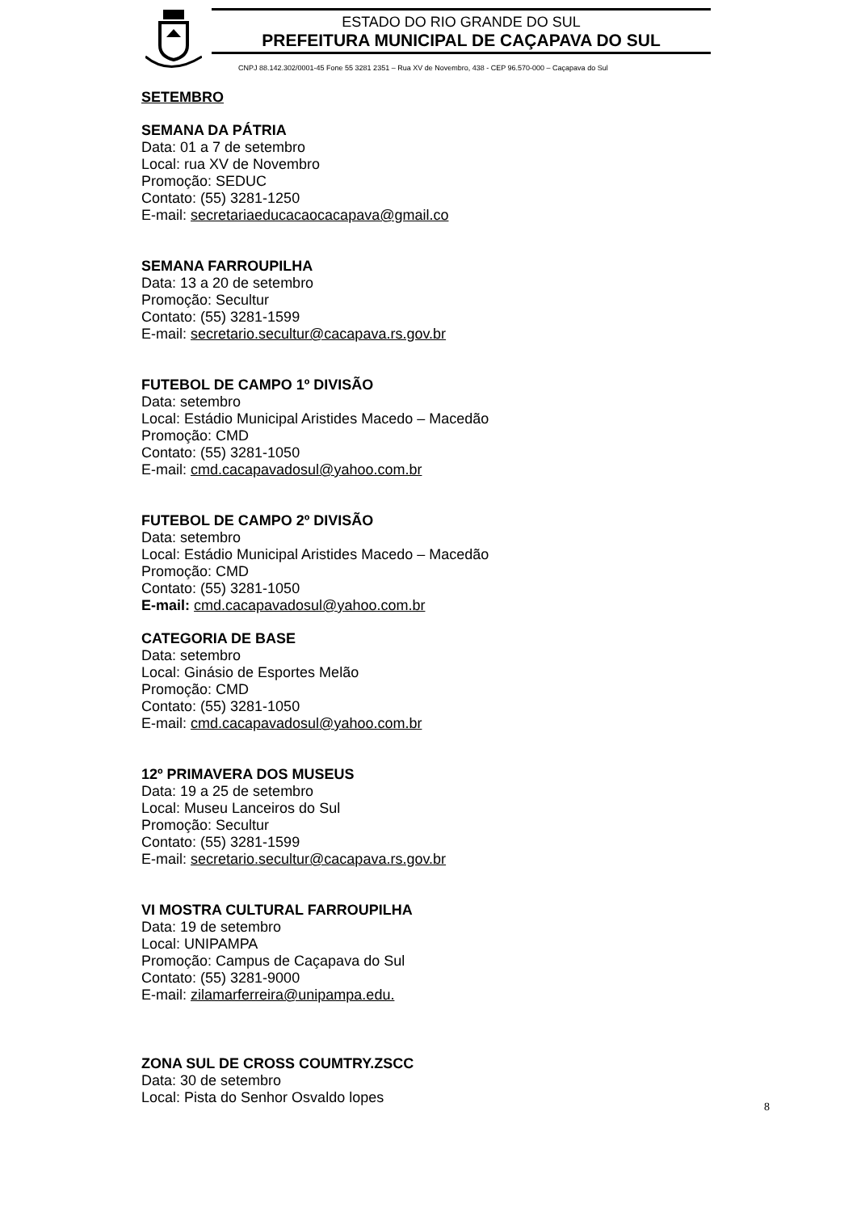ESTADO DO RIO GRANDE DO SUL
PREFEITURA MUNICIPAL DE CAÇAPAVA DO SUL
CNPJ 88.142.302/0001-45 Fone 55 3281 2351 – Rua XV de Novembro, 438 - CEP 96.570-000 – Caçapava do Sul
SETEMBRO
SEMANA DA PÁTRIA
Data: 01 a 7 de setembro
Local: rua XV de Novembro
Promoção: SEDUC
Contato: (55) 3281-1250
E-mail: secretariaeducacaocacapava@gmail.co
SEMANA FARROUPILHA
Data: 13 a 20 de setembro
Promoção: Secultur
Contato: (55) 3281-1599
E-mail: secretario.secultur@cacapava.rs.gov.br
FUTEBOL DE CAMPO 1º DIVISÃO
Data: setembro
Local: Estádio Municipal Aristides Macedo – Macedão
Promoção: CMD
Contato: (55) 3281-1050
E-mail: cmd.cacapavadosul@yahoo.com.br
FUTEBOL DE CAMPO 2º DIVISÃO
Data: setembro
Local: Estádio Municipal Aristides Macedo – Macedão
Promoção: CMD
Contato: (55) 3281-1050
E-mail: cmd.cacapavadosul@yahoo.com.br
CATEGORIA DE BASE
Data: setembro
Local: Ginásio de Esportes Melão
Promoção: CMD
Contato: (55) 3281-1050
E-mail: cmd.cacapavadosul@yahoo.com.br
12º PRIMAVERA DOS MUSEUS
Data: 19 a 25 de setembro
Local: Museu Lanceiros do Sul
Promoção: Secultur
Contato: (55) 3281-1599
E-mail: secretario.secultur@cacapava.rs.gov.br
VI MOSTRA CULTURAL FARROUPILHA
Data: 19 de setembro
Local: UNIPAMPA
Promoção: Campus de Caçapava do Sul
Contato: (55) 3281-9000
E-mail: zilamarferreira@unipampa.edu.
ZONA SUL DE CROSS COUMTRY.ZSCC
Data: 30 de setembro
Local: Pista do Senhor Osvaldo lopes
8